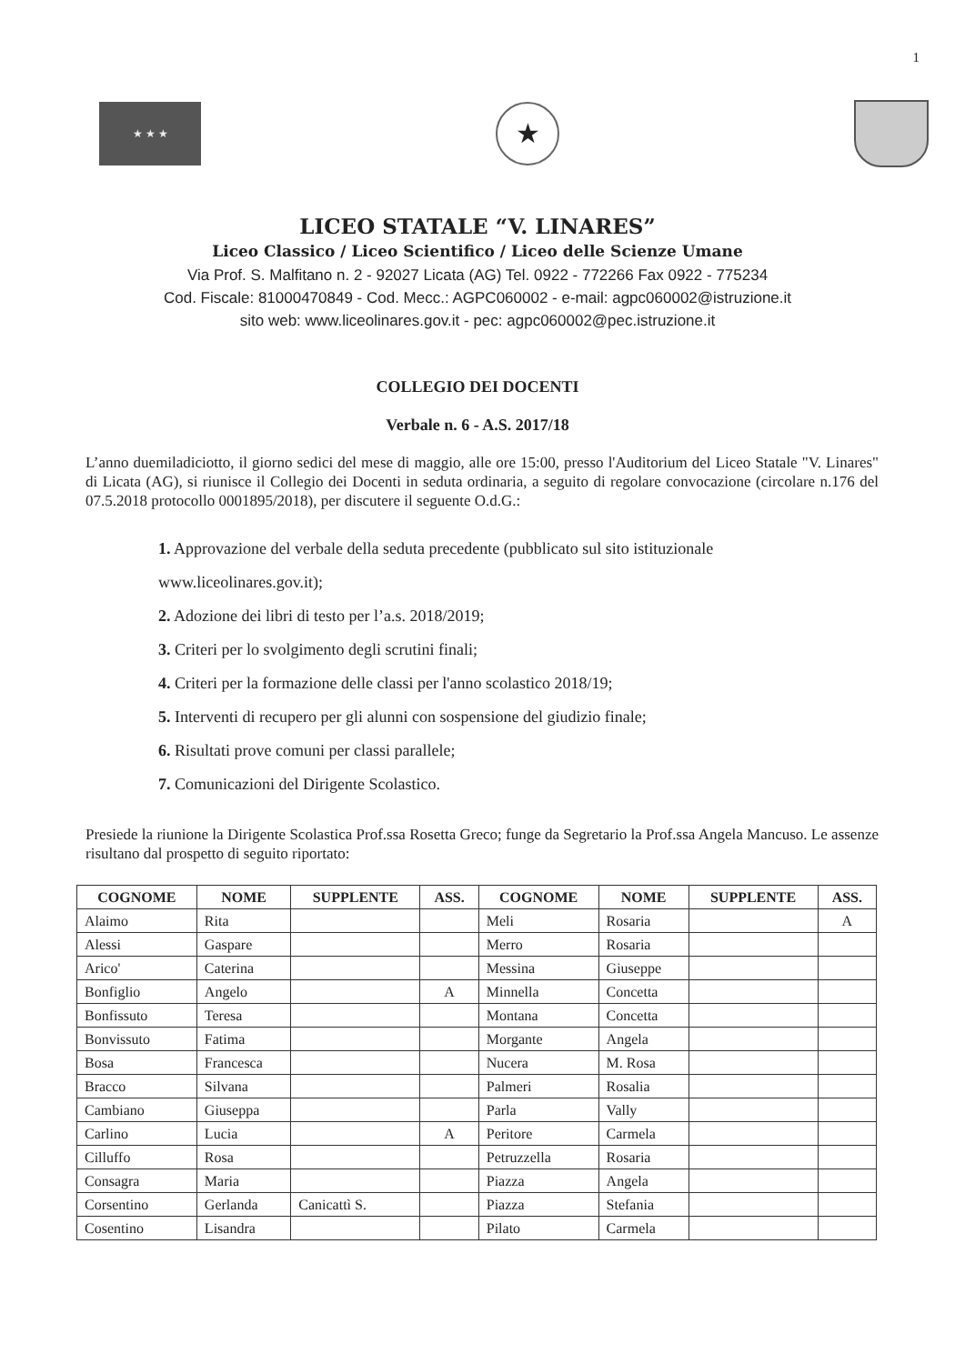1
★ ★ ★
★
LICEO STATALE “V. LINARES”
Liceo Classico / Liceo Scientifico / Liceo delle Scienze Umane
Via Prof. S. Malfitano n. 2 - 92027 Licata (AG) Tel. 0922 - 772266 Fax 0922 - 775234
Cod. Fiscale: 81000470849 - Cod. Mecc.: AGPC060002 - e-mail: agpc060002@istruzione.it
sito web: www.liceolinares.gov.it - pec: agpc060002@pec.istruzione.it
COLLEGIO DEI DOCENTI
Verbale n. 6 - A.S. 2017/18
L’anno duemiladiciotto, il giorno sedici del mese di maggio, alle ore 15:00, presso l'Auditorium del Liceo Statale "V. Linares" di Licata (AG), si riunisce il Collegio dei Docenti in seduta ordinaria, a seguito di regolare convocazione (circolare n.176 del 07.5.2018 protocollo 0001895/2018), per discutere il seguente O.d.G.:
1. Approvazione del verbale della seduta precedente (pubblicato sul sito istituzionale www.liceolinares.gov.it);
2. Adozione dei libri di testo per l’a.s. 2018/2019;
3. Criteri per lo svolgimento degli scrutini finali;
4. Criteri per la formazione delle classi per l'anno scolastico 2018/19;
5. Interventi di recupero per gli alunni con sospensione del giudizio finale;
6. Risultati prove comuni per classi parallele;
7. Comunicazioni del Dirigente Scolastico.
Presiede la riunione la Dirigente Scolastica Prof.ssa Rosetta Greco; funge da Segretario la Prof.ssa Angela Mancuso. Le assenze risultano dal prospetto di seguito riportato:
| COGNOME | NOME | SUPPLENTE | ASS. | COGNOME | NOME | SUPPLENTE | ASS. |
| --- | --- | --- | --- | --- | --- | --- | --- |
| Alaimo | Rita | | | Meli | Rosaria | | A |
| Alessi | Gaspare | | | Merro | Rosaria | | |
| Arico' | Caterina | | | Messina | Giuseppe | | |
| Bonfiglio | Angelo | | A | Minnella | Concetta | | |
| Bonfissuto | Teresa | | | Montana | Concetta | | |
| Bonvissuto | Fatima | | | Morgante | Angela | | |
| Bosa | Francesca | | | Nucera | M. Rosa | | |
| Bracco | Silvana | | | Palmeri | Rosalia | | |
| Cambiano | Giuseppa | | | Parla | Vally | | |
| Carlino | Lucia | | A | Peritore | Carmela | | |
| Cilluffo | Rosa | | | Petruzzella | Rosaria | | |
| Consagra | Maria | | | Piazza | Angela | | |
| Corsentino | Gerlanda | Canicattì S. | | Piazza | Stefania | | |
| Cosentino | Lisandra | | | Pilato | Carmela | | |